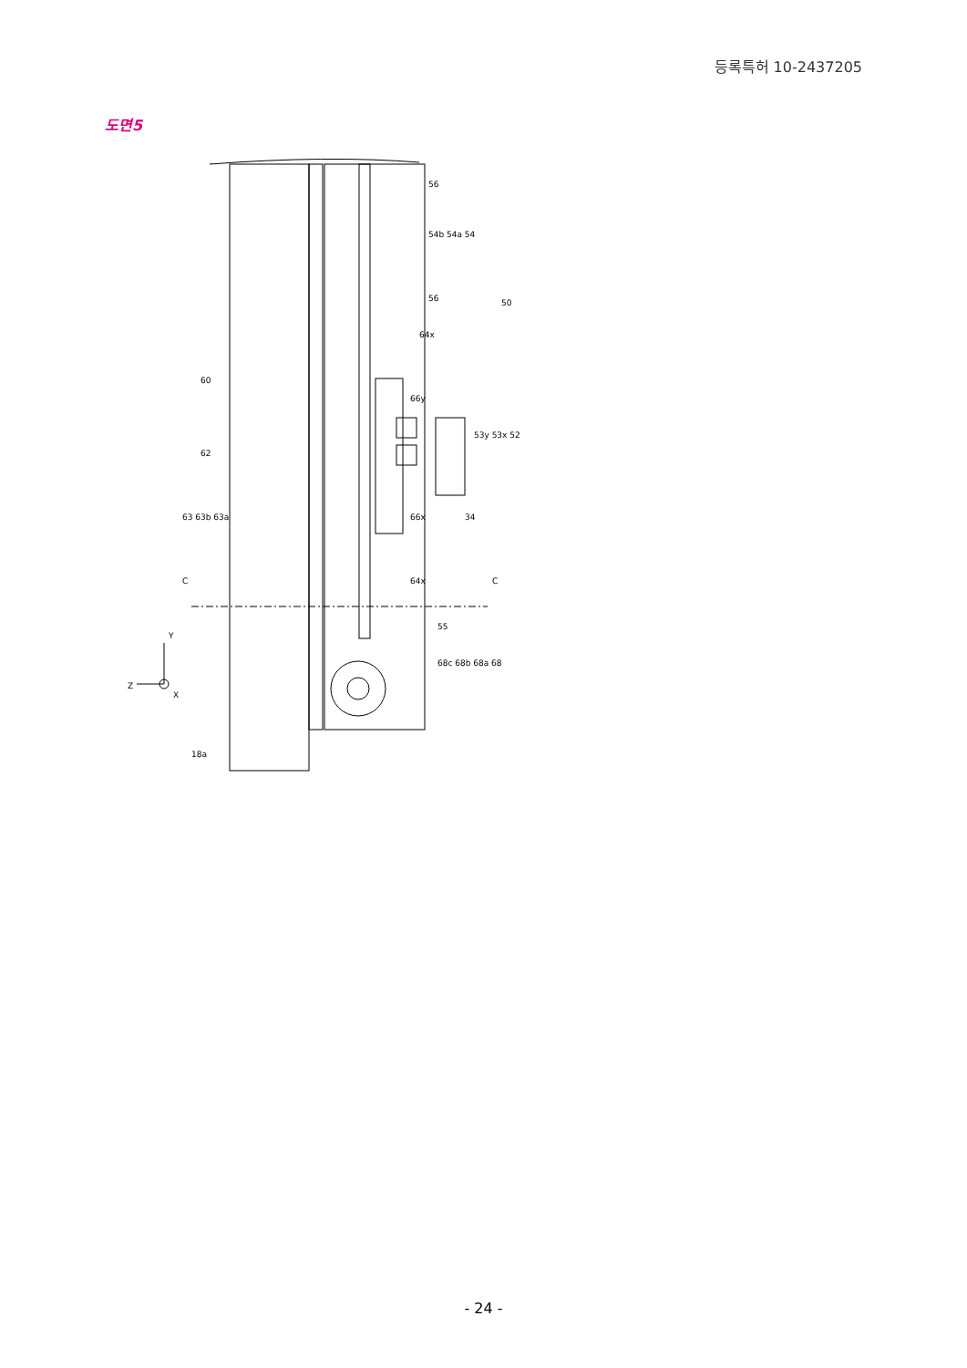등록특허 10-2437205
도면5
56
54b 54a 54
56
50
64x
60
66y
53y 53x 52
62
63 63b 63a
66x
34
64x
C
C
55
68c 68b 68a 68
Z
Y
X
18a
- 24 -